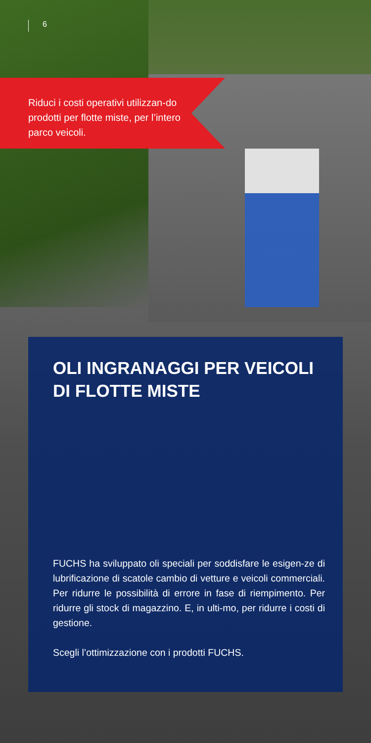6
Riduci i costi operativi utilizzan-do prodotti per flotte miste, per l’intero parco veicoli.
OLI INGRANAGGI PER VEICOLI DI FLOTTE MISTE
FUCHS ha sviluppato oli speciali per soddisfare le esigen-ze di lubrificazione di scatole cambio di vetture e veicoli commerciali. Per ridurre le possibilità di errore in fase di riempimento. Per ridurre gli stock di magazzino. E, in ulti-mo, per ridurre i costi di gestione.
Scegli l’ottimizzazione con i prodotti FUCHS.